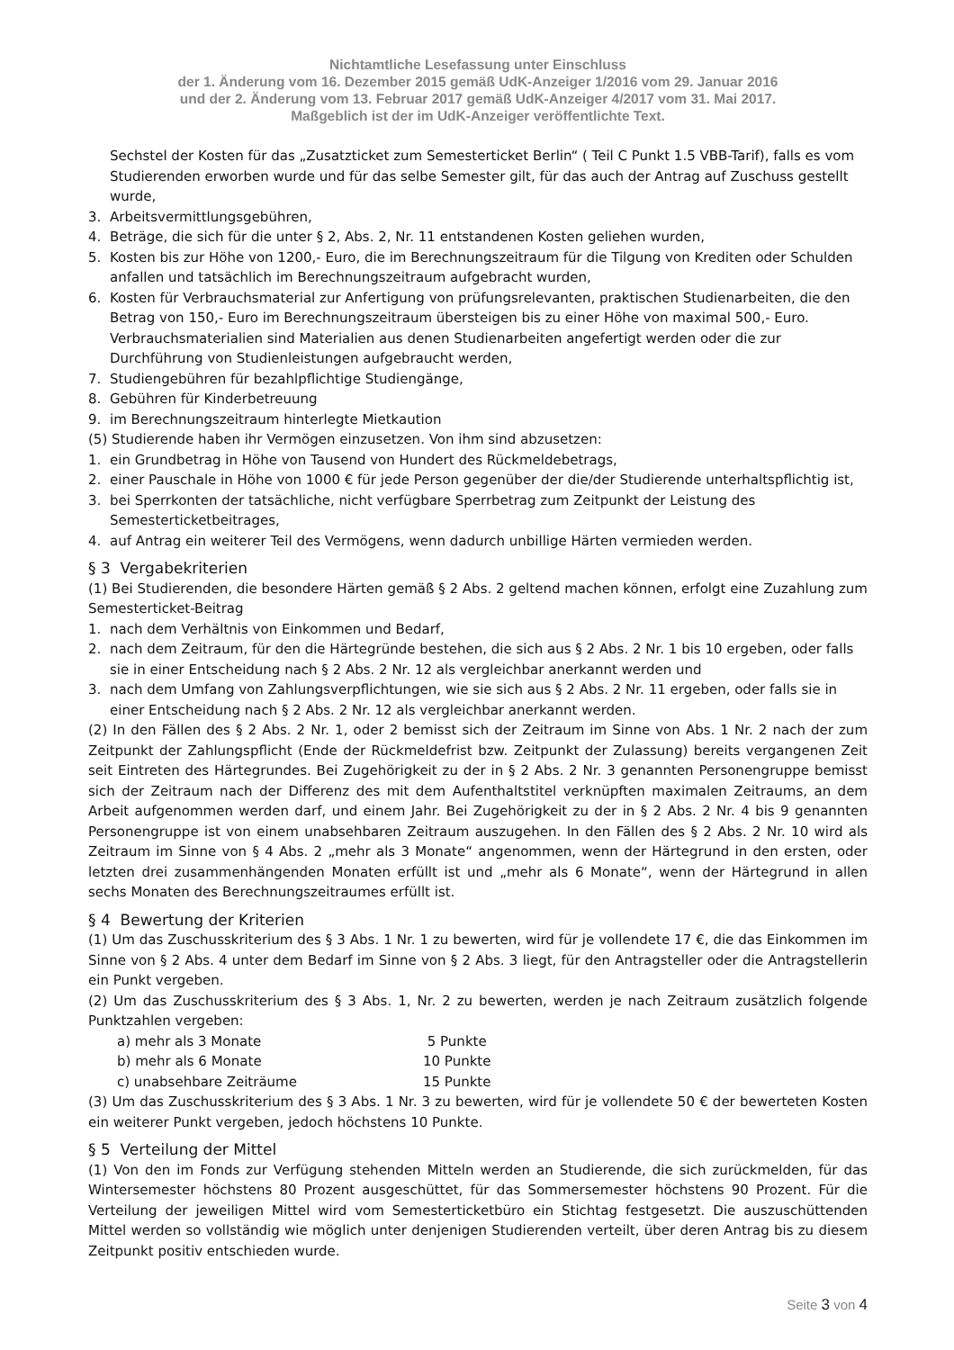Nichtamtliche Lesefassung unter Einschluss
der 1. Änderung vom 16. Dezember 2015 gemäß UdK-Anzeiger 1/2016 vom 29. Januar 2016
und der 2. Änderung vom 13. Februar 2017 gemäß UdK-Anzeiger 4/2017 vom 31. Mai 2017.
Maßgeblich ist der im UdK-Anzeiger veröffentlichte Text.
Sechstel der Kosten für das „Zusatzticket zum Semesterticket Berlin“ ( Teil C Punkt 1.5 VBB-Tarif), falls es vom Studierenden erworben wurde und für das selbe Semester gilt, für das auch der Antrag auf Zuschuss gestellt wurde,
3. Arbeitsvermittlungsgebühren,
4. Beträge, die sich für die unter § 2, Abs. 2, Nr. 11 entstandenen Kosten geliehen wurden,
5. Kosten bis zur Höhe von 1200,- Euro, die im Berechnungszeitraum für die Tilgung von Krediten oder Schulden anfallen und tatsächlich im Berechnungszeitraum aufgebracht wurden,
6. Kosten für Verbrauchsmaterial zur Anfertigung von prüfungsrelevanten, praktischen Studienarbeiten, die den Betrag von 150,- Euro im Berechnungszeitraum übersteigen bis zu einer Höhe von maximal 500,- Euro. Verbrauchsmaterialien sind Materialien aus denen Studienarbeiten angefertigt werden oder die zur Durchführung von Studienleistungen aufgebraucht werden,
7. Studiengebühren für bezahlpflichtige Studiengänge,
8. Gebühren für Kinderbetreuung
9. im Berechnungszeitraum hinterlegte Mietkaution
(5) Studierende haben ihr Vermögen einzusetzen. Von ihm sind abzusetzen:
1. ein Grundbetrag in Höhe von Tausend von Hundert des Rückmeldebetrags,
2. einer Pauschale in Höhe von 1000 € für jede Person gegenüber der die/der Studierende unterhaltspflichtig ist,
3. bei Sperrkonten der tatsächliche, nicht verfügbare Sperrbetrag zum Zeitpunkt der Leistung des Semesterticketbeitrages,
4. auf Antrag ein weiterer Teil des Vermögens, wenn dadurch unbillige Härten vermieden werden.
§ 3 Vergabekriterien
(1) Bei Studierenden, die besondere Härten gemäß § 2 Abs. 2 geltend machen können, erfolgt eine Zuzahlung zum Semesterticket-Beitrag
1. nach dem Verhältnis von Einkommen und Bedarf,
2. nach dem Zeitraum, für den die Härtegründe bestehen, die sich aus § 2 Abs. 2 Nr. 1 bis 10 ergeben, oder falls sie in einer Entscheidung nach § 2 Abs. 2 Nr. 12 als vergleichbar anerkannt werden und
3. nach dem Umfang von Zahlungsverpflichtungen, wie sie sich aus § 2 Abs. 2 Nr. 11 ergeben, oder falls sie in einer Entscheidung nach § 2 Abs. 2 Nr. 12 als vergleichbar anerkannt werden.
(2) In den Fällen des § 2 Abs. 2 Nr. 1, oder 2 bemisst sich der Zeitraum im Sinne von Abs. 1 Nr. 2 nach der zum Zeitpunkt der Zahlungspflicht (Ende der Rückmeldefrist bzw. Zeitpunkt der Zulassung) bereits vergangenen Zeit seit Eintreten des Härtegrundes. Bei Zugehörigkeit zu der in § 2 Abs. 2 Nr. 3 genannten Personengruppe bemisst sich der Zeitraum nach der Differenz des mit dem Aufenthaltstitel verknüpften maximalen Zeitraums, an dem Arbeit aufgenommen werden darf, und einem Jahr. Bei Zugehörigkeit zu der in § 2 Abs. 2 Nr. 4 bis 9 genannten Personengruppe ist von einem unabsehbaren Zeitraum auszugehen. In den Fällen des § 2 Abs. 2 Nr. 10 wird als Zeitraum im Sinne von § 4 Abs. 2 „mehr als 3 Monate“ angenommen, wenn der Härtegrund in den ersten, oder letzten drei zusammenhängenden Monaten erfüllt ist und „mehr als 6 Monate“, wenn der Härtegrund in allen sechs Monaten des Berechnungszeitraumes erfüllt ist.
§ 4 Bewertung der Kriterien
(1) Um das Zuschusskriterium des § 3 Abs. 1 Nr. 1 zu bewerten, wird für je vollendete 17 €, die das Einkommen im Sinne von § 2 Abs. 4 unter dem Bedarf im Sinne von § 2 Abs. 3 liegt, für den Antragsteller oder die Antragstellerin ein Punkt vergeben.
(2) Um das Zuschusskriterium des § 3 Abs. 1, Nr. 2 zu bewerten, werden je nach Zeitraum zusätzlich folgende Punktzahlen vergeben:
a) mehr als 3 Monate 5 Punkte
b) mehr als 6 Monate 10 Punkte
c) unabsehbare Zeiträume 15 Punkte
(3) Um das Zuschusskriterium des § 3 Abs. 1 Nr. 3 zu bewerten, wird für je vollendete 50 € der bewerteten Kosten ein weiterer Punkt vergeben, jedoch höchstens 10 Punkte.
§ 5 Verteilung der Mittel
(1) Von den im Fonds zur Verfügung stehenden Mitteln werden an Studierende, die sich zurückmelden, für das Wintersemester höchstens 80 Prozent ausgeschüttet, für das Sommersemester höchstens 90 Prozent. Für die Verteilung der jeweiligen Mittel wird vom Semesterticketbüro ein Stichtag festgesetzt. Die auszuschüttenden Mittel werden so vollständig wie möglich unter denjenigen Studierenden verteilt, über deren Antrag bis zu diesem Zeitpunkt positiv entschieden wurde.
Seite 3 von 4